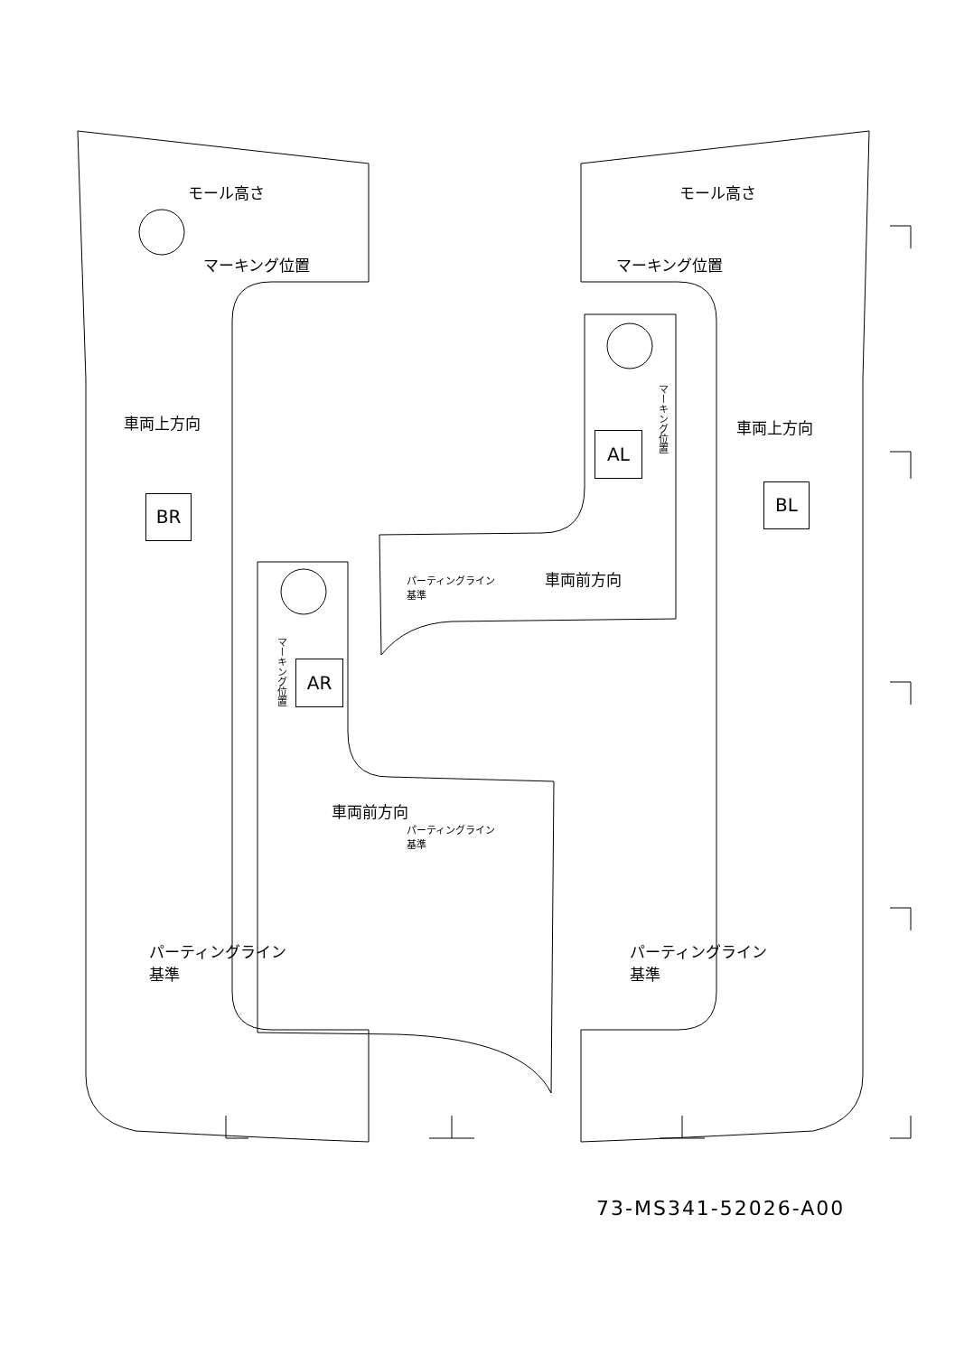モール高さ モール高さ
マーキング位置 マーキング位置
車両上方向 車両上方向
BR
BL
AL
AR
マーキング位置
マーキング位置
車両前方向
車両前方向
パーティングライン
基準
パーティングライン
基準
パーティングライン
基準
パーティングライン
基準
73-MS341-52026-A00